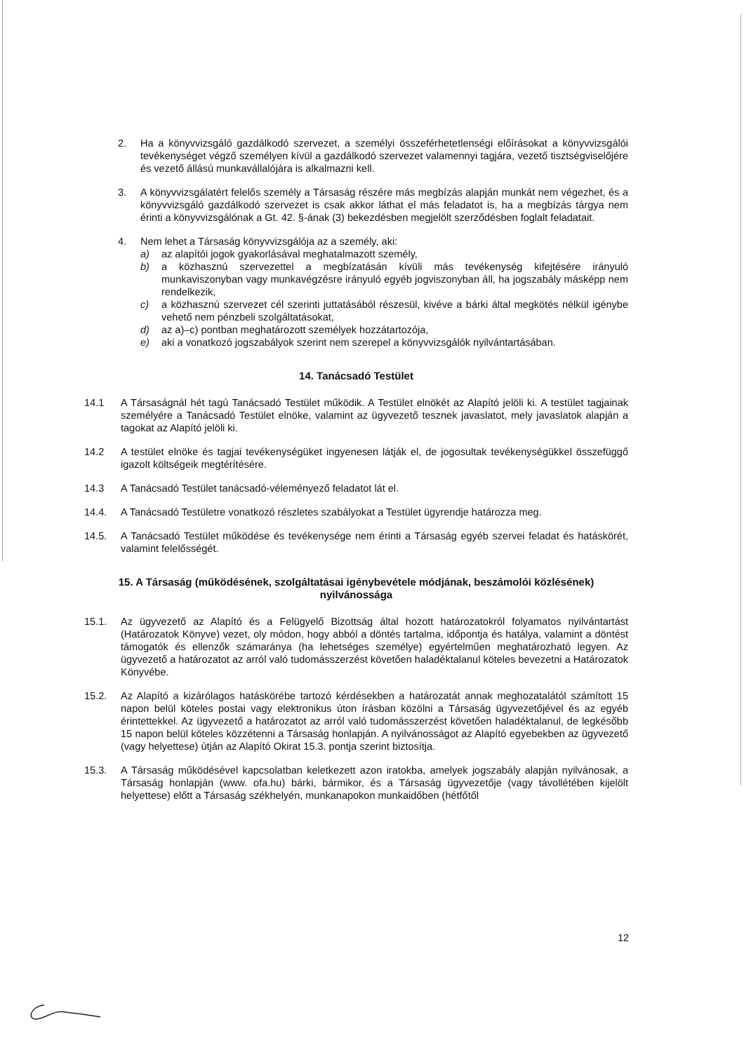2. Ha a könyvvizsgáló gazdálkodó szervezet, a személyi összeférhetetlenségi előírásokat a könyvvizsgálói tevékenységet végző személyen kívül a gazdálkodó szervezet valamennyi tagjára, vezető tisztségviselőjére és vezető állású munkavállalójára is alkalmazni kell.
3. A könyvvizsgálatért felelős személy a Társaság részére más megbízás alapján munkát nem végezhet, és a könyvvizsgáló gazdálkodó szervezet is csak akkor láthat el más feladatot is, ha a megbízás tárgya nem érinti a könyvvizsgálónak a Gt. 42. §-ának (3) bekezdésben megjelölt szerződésben foglalt feladatait.
4. Nem lehet a Társaság könyvvizsgálója az a személy, aki:
a) az alapítói jogok gyakorlásával meghatalmazott személy,
b) a közhasznú szervezettel a megbízatásán kívüli más tevékenység kifejtésére irányuló munkaviszonyban vagy munkavégzésre irányuló egyéb jogviszonyban áll, ha jogszabály másképp nem rendelkezik,
c) a közhasznú szervezet cél szerinti juttatásából részesül, kivéve a bárki által megkötés nélkül igénybe vehető nem pénzbeli szolgáltatásokat,
d) az a)–c) pontban meghatározott személyek hozzátartozója,
e) aki a vonatkozó jogszabályok szerint nem szerepel a könyvvizsgálók nyilvántartásában.
14. Tanácsadó Testület
14.1 A Társaságnál hét tagú Tanácsadó Testület működik. A Testület elnökét az Alapító jelöli ki. A testület tagjainak személyére a Tanácsadó Testület elnöke, valamint az ügyvezető tesznek javaslatot, mely javaslatok alapján a tagokat az Alapító jelöli ki.
14.2 A testület elnöke és tagjai tevékenységüket ingyenesen látják el, de jogosultak tevékenységükkel összefüggő igazolt költségeik megtérítésére.
14.3 A Tanácsadó Testület tanácsadó-véleményező feladatot lát el.
14.4. A Tanácsadó Testületre vonatkozó részletes szabályokat a Testület ügyrendje határozza meg.
14.5. A Tanácsadó Testület működése és tevékenysége nem érinti a Társaság egyéb szervei feladat és hatáskörét, valamint felelősségét.
15. A Társaság (működésének, szolgáltatásai igénybevétele módjának, beszámolói közlésének) nyilvánossága
15.1. Az ügyvezető az Alapító és a Felügyelő Bizottság által hozott határozatokról folyamatos nyilvántartást (Határozatok Könyve) vezet, oly módon, hogy abból a döntés tartalma, időpontja és hatálya, valamint a döntést támogatók és ellenzők számaránya (ha lehetséges személye) egyértelműen meghatározható legyen. Az ügyvezető a határozatot az arról való tudomásszerzést követően haladéktalanul köteles bevezetni a Határozatok Könyvébe.
15.2. Az Alapító a kizárólagos hatáskörébe tartozó kérdésekben a határozatát annak meghozatalától számított 15 napon belül köteles postai vagy elektronikus úton írásban közölni a Társaság ügyvezetőjével és az egyéb érintettekkel. Az ügyvezető a határozatot az arról való tudomásszerzést követően haladéktalanul, de legkésőbb 15 napon belül köteles közzétenni a Társaság honlapján. A nyilvánosságot az Alapító egyebekben az ügyvezető (vagy helyettese) útján az Alapító Okirat 15.3. pontja szerint biztosítja.
15.3. A Társaság működésével kapcsolatban keletkezett azon iratokba, amelyek jogszabály alapján nyilvánosak, a Társaság honlapján (www. ofa.hu) bárki, bármikor, és a Társaság ügyvezetője (vagy távollétében kijelölt helyettese) előtt a Társaság székhelyén, munkanapokon munkaidőben (hétfőtől
12